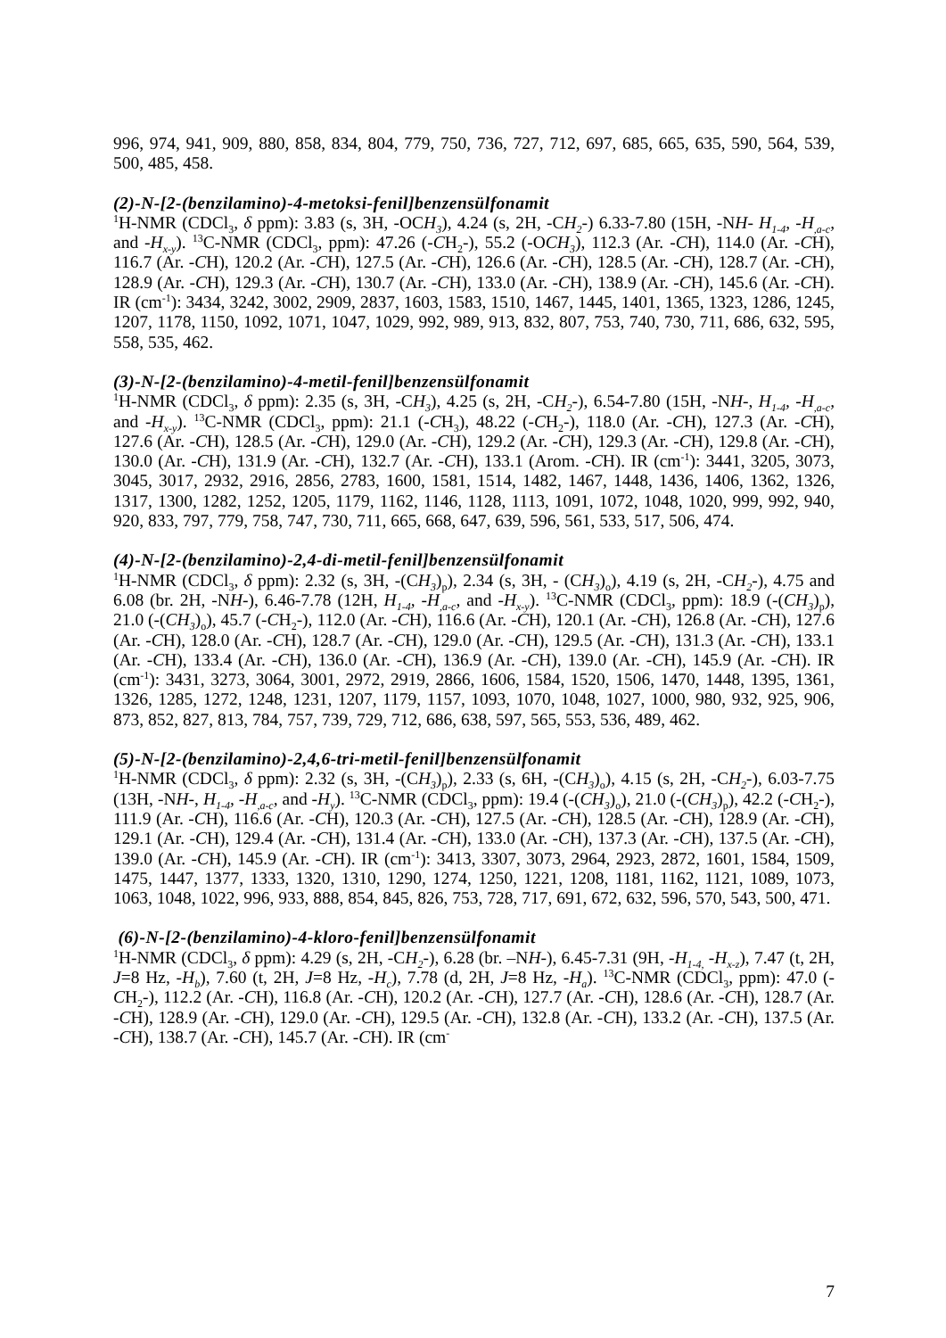996, 974, 941, 909, 880, 858, 834, 804, 779, 750, 736, 727, 712, 697, 685, 665, 635, 590, 564, 539, 500, 485, 458.
(2)-N-[2-(benzilamino)-4-metoksi-fenil]benzensülfonamit
<sup>1</sup>H-NMR (CDCl<sub>3</sub>, δ ppm): 3.83 (s, 3H, -OCH<sub>3</sub>), 4.24 (s, 2H, -CH<sub>2</sub>-) 6.33-7.80 (15H, -NH- H<sub>1-4</sub>, -H<sub>,a-c</sub>, and -H<sub>x-y</sub>). <sup>13</sup>C-NMR (CDCl<sub>3</sub>, ppm): 47.26 (-CH<sub>2</sub>-), 55.2 (-OCH<sub>3</sub>), 112.3 (Ar. -CH), 114.0 (Ar. -CH), 116.7 (Ar. -CH), 120.2 (Ar. -CH), 127.5 (Ar. -CH), 126.6 (Ar. -CH), 128.5 (Ar. -CH), 128.7 (Ar. -CH), 128.9 (Ar. -CH), 129.3 (Ar. -CH), 130.7 (Ar. -CH), 133.0 (Ar. -CH), 138.9 (Ar. -CH), 145.6 (Ar. -CH). IR (cm<sup>-1</sup>): 3434, 3242, 3002, 2909, 2837, 1603, 1583, 1510, 1467, 1445, 1401, 1365, 1323, 1286, 1245, 1207, 1178, 1150, 1092, 1071, 1047, 1029, 992, 989, 913, 832, 807, 753, 740, 730, 711, 686, 632, 595, 558, 535, 462.
(3)-N-[2-(benzilamino)-4-metil-fenil]benzensülfonamit
<sup>1</sup>H-NMR (CDCl<sub>3</sub>, δ ppm): 2.35 (s, 3H, -CH<sub>3</sub>), 4.25 (s, 2H, -CH<sub>2</sub>-), 6.54-7.80 (15H, -NH-, H<sub>1-4</sub>, -H<sub>,a-c</sub>, and -H<sub>x-y</sub>). <sup>13</sup>C-NMR (CDCl<sub>3</sub>, ppm): 21.1 (-CH<sub>3</sub>), 48.22 (-CH<sub>2</sub>-), 118.0 (Ar. -CH), 127.3 (Ar. -CH), 127.6 (Ar. -CH), 128.5 (Ar. -CH), 129.0 (Ar. -CH), 129.2 (Ar. -CH), 129.3 (Ar. -CH), 129.8 (Ar. -CH), 130.0 (Ar. -CH), 131.9 (Ar. -CH), 132.7 (Ar. -CH), 133.1 (Arom. -CH). IR (cm<sup>-1</sup>): 3441, 3205, 3073, 3045, 3017, 2932, 2916, 2856, 2783, 1600, 1581, 1514, 1482, 1467, 1448, 1436, 1406, 1362, 1326, 1317, 1300, 1282, 1252, 1205, 1179, 1162, 1146, 1128, 1113, 1091, 1072, 1048, 1020, 999, 992, 940, 920, 833, 797, 779, 758, 747, 730, 711, 665, 668, 647, 639, 596, 561, 533, 517, 506, 474.
(4)-N-[2-(benzilamino)-2,4-di-metil-fenil]benzensülfonamit
<sup>1</sup>H-NMR (CDCl<sub>3</sub>, δ ppm): 2.32 (s, 3H, -(CH<sub>3</sub>)<sub>p</sub>), 2.34 (s, 3H, - (CH<sub>3</sub>)<sub>o</sub>), 4.19 (s, 2H, -CH<sub>2</sub>-), 4.75 and 6.08 (br. 2H, -NH-), 6.46-7.78 (12H, H<sub>1-4</sub>, -H<sub>,a-c</sub>, and -H<sub>x-y</sub>). <sup>13</sup>C-NMR (CDCl<sub>3</sub>, ppm): 18.9 (-(CH<sub>3</sub>)<sub>p</sub>), 21.0 (-(CH<sub>3</sub>)<sub>o</sub>), 45.7 (-CH<sub>2</sub>-), 112.0 (Ar. -CH), 116.6 (Ar. -CH), 120.1 (Ar. -CH), 126.8 (Ar. -CH), 127.6 (Ar. -CH), 128.0 (Ar. -CH), 128.7 (Ar. -CH), 129.0 (Ar. -CH), 129.5 (Ar. -CH), 131.3 (Ar. -CH), 133.1 (Ar. -CH), 133.4 (Ar. -CH), 136.0 (Ar. -CH), 136.9 (Ar. -CH), 139.0 (Ar. -CH), 145.9 (Ar. -CH). IR (cm<sup>-1</sup>): 3431, 3273, 3064, 3001, 2972, 2919, 2866, 1606, 1584, 1520, 1506, 1470, 1448, 1395, 1361, 1326, 1285, 1272, 1248, 1231, 1207, 1179, 1157, 1093, 1070, 1048, 1027, 1000, 980, 932, 925, 906, 873, 852, 827, 813, 784, 757, 739, 729, 712, 686, 638, 597, 565, 553, 536, 489, 462.
(5)-N-[2-(benzilamino)-2,4,6-tri-metil-fenil]benzensülfonamit
<sup>1</sup>H-NMR (CDCl<sub>3</sub>, δ ppm): 2.32 (s, 3H, -(CH<sub>3</sub>)<sub>p</sub>), 2.33 (s, 6H, -(CH<sub>3</sub>)<sub>o</sub>), 4.15 (s, 2H, -CH<sub>2</sub>-), 6.03-7.75 (13H, -NH-, H<sub>1-4</sub>, -H<sub>,a-c</sub>, and -H<sub>y</sub>). <sup>13</sup>C-NMR (CDCl<sub>3</sub>, ppm): 19.4 (-(CH<sub>3</sub>)<sub>o</sub>), 21.0 (-(CH<sub>3</sub>)<sub>p</sub>), 42.2 (-CH<sub>2</sub>-), 111.9 (Ar. -CH), 116.6 (Ar. -CH), 120.3 (Ar. -CH), 127.5 (Ar. -CH), 128.5 (Ar. -CH), 128.9 (Ar. -CH), 129.1 (Ar. -CH), 129.4 (Ar. -CH), 131.4 (Ar. -CH), 133.0 (Ar. -CH), 137.3 (Ar. -CH), 137.5 (Ar. -CH), 139.0 (Ar. -CH), 145.9 (Ar. -CH). IR (cm<sup>-1</sup>): 3413, 3307, 3073, 2964, 2923, 2872, 1601, 1584, 1509, 1475, 1447, 1377, 1333, 1320, 1310, 1290, 1274, 1250, 1221, 1208, 1181, 1162, 1121, 1089, 1073, 1063, 1048, 1022, 996, 933, 888, 854, 845, 826, 753, 728, 717, 691, 672, 632, 596, 570, 543, 500, 471.
(6)-N-[2-(benzilamino)-4-kloro-fenil]benzensülfonamit
<sup>1</sup>H-NMR (CDCl<sub>3</sub>, δ ppm): 4.29 (s, 2H, -CH<sub>2</sub>-), 6.28 (br. –NH-), 6.45-7.31 (9H, -H<sub>1-4,</sub> -H<sub>x-z</sub>), 7.47 (t, 2H, J=8 Hz, -H<sub>b</sub>), 7.60 (t, 2H, J=8 Hz, -H<sub>c</sub>), 7.78 (d, 2H, J=8 Hz, -H<sub>a</sub>). <sup>13</sup>C-NMR (CDCl<sub>3</sub>, ppm): 47.0 (-CH<sub>2</sub>-), 112.2 (Ar. -CH), 116.8 (Ar. -CH), 120.2 (Ar. -CH), 127.7 (Ar. -CH), 128.6 (Ar. -CH), 128.7 (Ar. -CH), 128.9 (Ar. -CH), 129.0 (Ar. -CH), 129.5 (Ar. -CH), 132.8 (Ar. -CH), 133.2 (Ar. -CH), 137.5 (Ar. -CH), 138.7 (Ar. -CH), 145.7 (Ar. -CH). IR (cm<sup>-</sup>
7